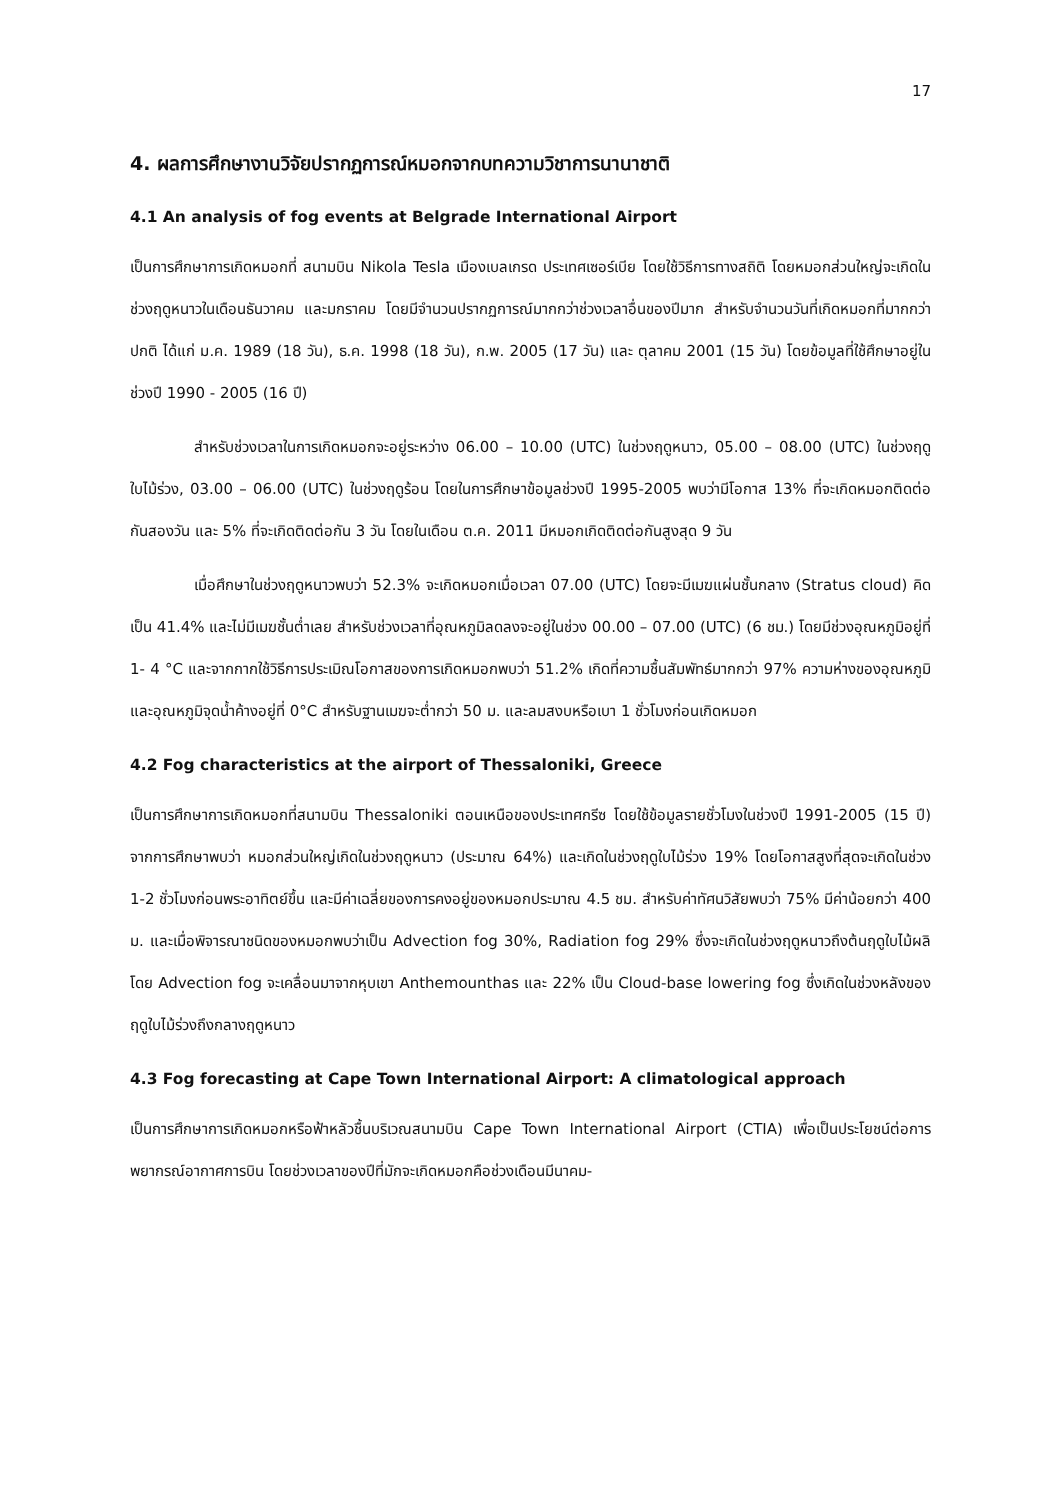17
4. ผลการศึกษางานวิจัยปรากฏการณ์หมอกจากบทความวิชาการนานาชาติ
4.1 An analysis of fog events at Belgrade International Airport
เป็นการศึกษาการเกิดหมอกที่ สนามบิน Nikola Tesla เมืองเบลเกรด ประเทศเซอร์เบีย โดยใช้วิธีการทางสถิติ โดยหมอกส่วนใหญ่จะเกิดในช่วงฤดูหนาวในเดือนธันวาคม และมกราคม โดยมีจำนวนปรากฏการณ์มากกว่าช่วงเวลาอื่นของปีมาก สำหรับจำนวนวันที่เกิดหมอกที่มากกว่าปกติ ได้แก่ ม.ค. 1989 (18 วัน), ธ.ค. 1998 (18 วัน), ก.พ. 2005 (17 วัน) และ ตุลาคม 2001 (15 วัน) โดยข้อมูลที่ใช้ศึกษาอยู่ในช่วงปี 1990 - 2005 (16 ปี)
สำหรับช่วงเวลาในการเกิดหมอกจะอยู่ระหว่าง 06.00 – 10.00 (UTC) ในช่วงฤดูหนาว, 05.00 – 08.00 (UTC) ในช่วงฤดูใบไม้ร่วง, 03.00 – 06.00 (UTC) ในช่วงฤดูร้อน โดยในการศึกษาข้อมูลช่วงปี 1995-2005 พบว่ามีโอกาส 13% ที่จะเกิดหมอกติดต่อกันสองวัน และ 5% ที่จะเกิดติดต่อกัน 3 วัน โดยในเดือน ต.ค. 2011 มีหมอกเกิดติดต่อกันสูงสุด 9 วัน
เมื่อศึกษาในช่วงฤดูหนาวพบว่า 52.3% จะเกิดหมอกเมื่อเวลา 07.00 (UTC) โดยจะมีเมฆแผ่นชั้นกลาง (Stratus cloud) คิดเป็น 41.4% และไม่มีเมฆชั้นต่ำเลย สำหรับช่วงเวลาที่อุณหภูมิลดลงจะอยู่ในช่วง 00.00 – 07.00 (UTC) (6 ชม.) โดยมีช่วงอุณหภูมิอยู่ที่ 1- 4 °C และจากกากใช้วิธีการประเมิณโอกาสของการเกิดหมอกพบว่า 51.2% เกิดที่ความชื้นสัมพัทธ์มากกว่า 97% ความห่างของอุณหภูมิและอุณหภูมิจุดน้ำค้างอยู่ที่ 0°C สำหรับฐานเมฆจะต่ำกว่า 50 ม. และลมสงบหรือเบา 1 ชั่วโมงก่อนเกิดหมอก
4.2 Fog characteristics at the airport of Thessaloniki, Greece
เป็นการศึกษาการเกิดหมอกที่สนามบิน Thessaloniki ตอนเหนือของประเทศกรีซ โดยใช้ข้อมูลรายชั่วโมงในช่วงปี 1991-2005 (15 ปี) จากการศึกษาพบว่า หมอกส่วนใหญ่เกิดในช่วงฤดูหนาว (ประมาณ 64%) และเกิดในช่วงฤดูใบไม้ร่วง 19% โดยโอกาสสูงที่สุดจะเกิดในช่วง 1-2 ชั่วโมงก่อนพระอาทิตย์ขึ้น และมีค่าเฉลี่ยของการคงอยู่ของหมอกประมาณ 4.5 ชม. สำหรับค่าทัศนวิสัยพบว่า 75% มีค่าน้อยกว่า 400 ม. และเมื่อพิจารณาชนิดของหมอกพบว่าเป็น Advection fog 30%, Radiation fog 29% ซึ่งจะเกิดในช่วงฤดูหนาวถึงต้นฤดูใบไม้ผลิ โดย Advection fog จะเคลื่อนมาจากหุบเขา Anthemounthas และ 22% เป็น Cloud-base lowering fog ซึ่งเกิดในช่วงหลังของฤดูใบไม้ร่วงถึงกลางฤดูหนาว
4.3 Fog forecasting at Cape Town International Airport: A climatological approach
เป็นการศึกษาการเกิดหมอกหรือฟ้าหลัวชื้นบริเวณสนามบิน Cape Town International Airport (CTIA) เพื่อเป็นประโยชน์ต่อการพยากรณ์อากาศการบิน โดยช่วงเวลาของปีที่มักจะเกิดหมอกคือช่วงเดือนมีนาคม-